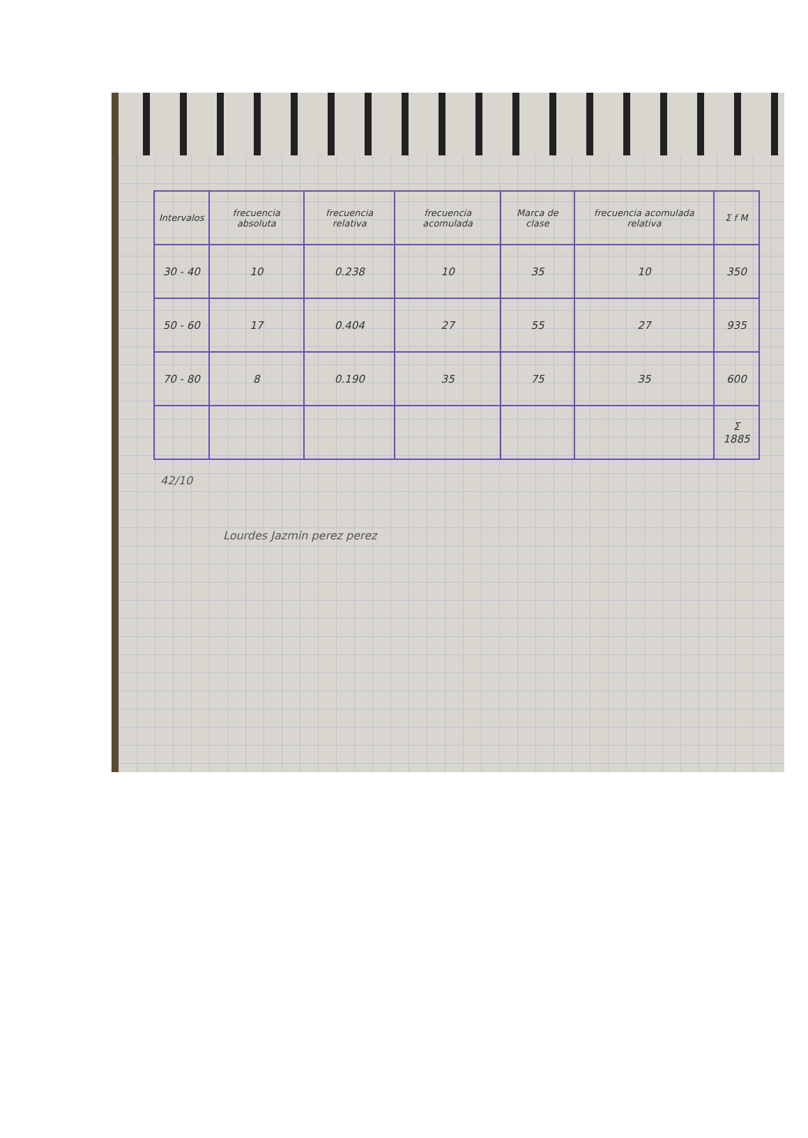| Intervalos | frecuencia absoluta | frecuencia relativa | frecuencia acomulada | Marca de clase | frecuencia acomulada relativa | Σ f M |
| --- | --- | --- | --- | --- | --- | --- |
| 30 - 40 | 10 | 0.238 | 10 | 35 | 10 | 350 |
| 50 - 60 | 17 | 0.404 | 27 | 55 | 27 | 935 |
| 70 - 80 | 8 | 0.190 | 35 | 75 | 35 | 600 |
| | | | | | | Σ 1885 |
42/10
Lourdes Jazmin perez perez